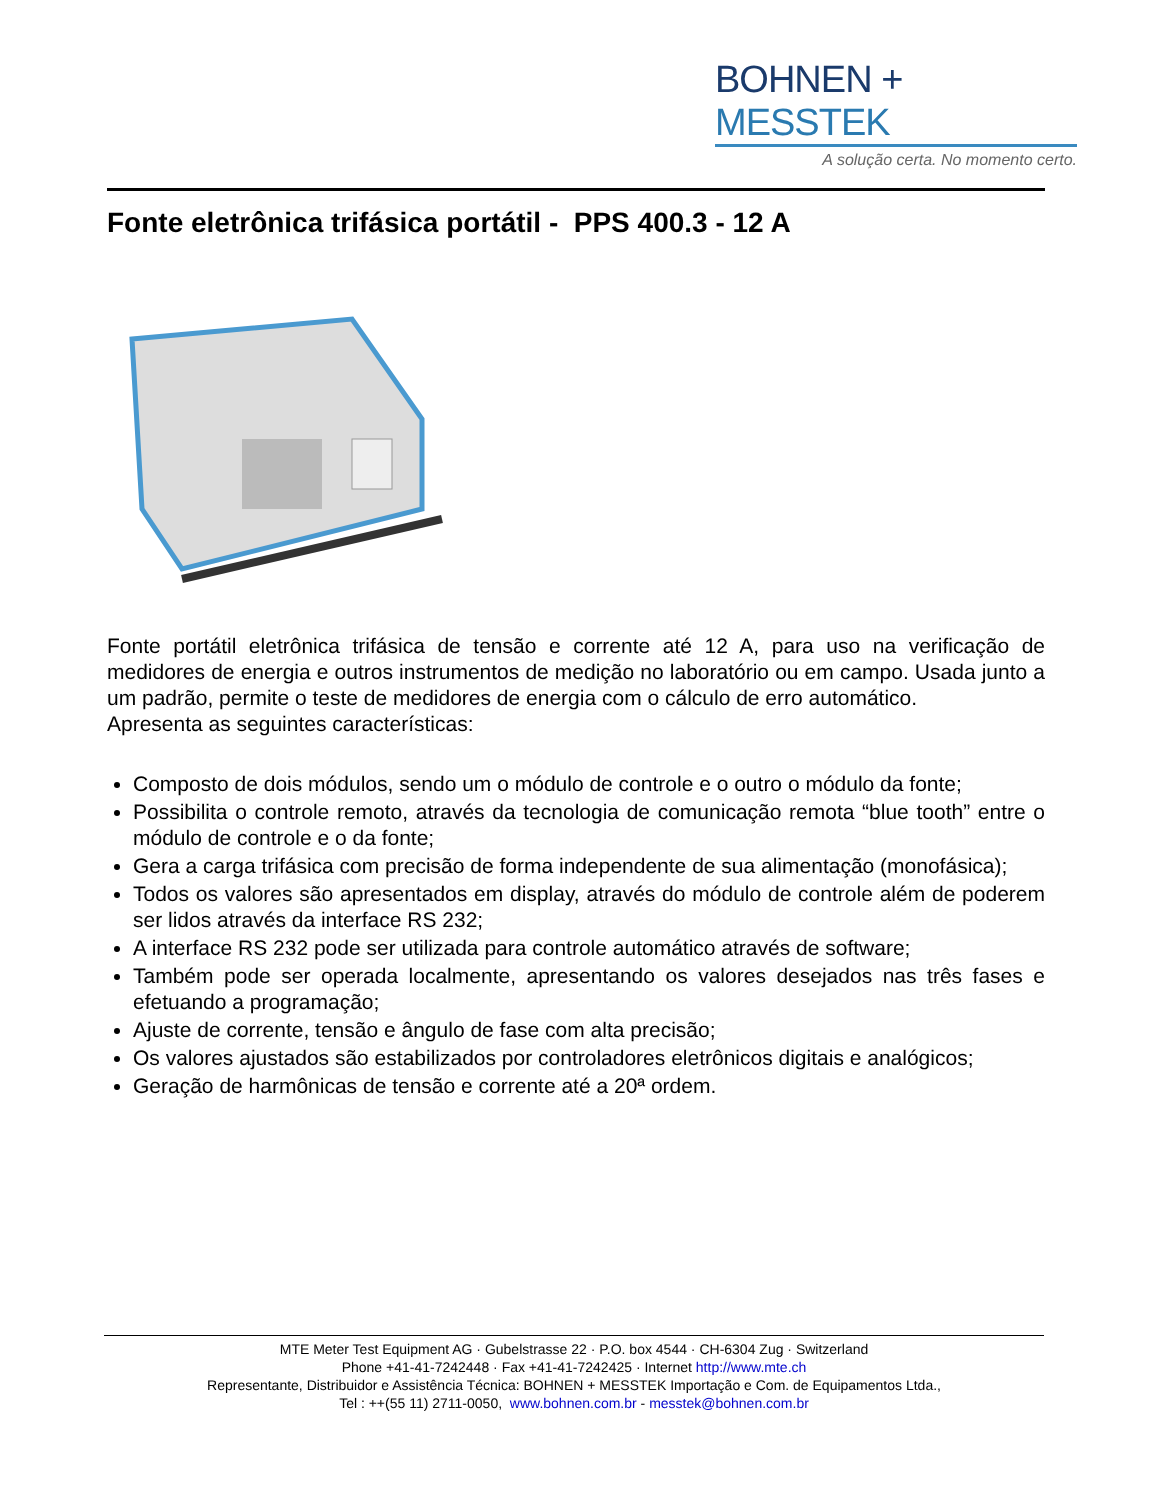BOHNEN + MESSTEK
A solução certa. No momento certo.
Fonte eletrônica trifásica portátil - PPS 400.3 - 12 A
Fonte portátil eletrônica trifásica de tensão e corrente até 12 A, para uso na verificação de medidores de energia e outros instrumentos de medição no laboratório ou em campo. Usada junto a um padrão, permite o teste de medidores de energia com o cálculo de erro automático.
Apresenta as seguintes características:
Composto de dois módulos, sendo um o módulo de controle e o outro o módulo da fonte;
Possibilita o controle remoto, através da tecnologia de comunicação remota “blue tooth” entre o módulo de controle e o da fonte;
Gera a carga trifásica com precisão de forma independente de sua alimentação (monofásica);
Todos os valores são apresentados em display, através do módulo de controle além de poderem ser lidos através da interface RS 232;
A interface RS 232 pode ser utilizada para controle automático através de software;
Também pode ser operada localmente, apresentando os valores desejados nas três fases e efetuando a programação;
Ajuste de corrente, tensão e ângulo de fase com alta precisão;
Os valores ajustados são estabilizados por controladores eletrônicos digitais e analógicos;
Geração de harmônicas de tensão e corrente até a 20ª ordem.
MTE Meter Test Equipment AG · Gubelstrasse 22 · P.O. box 4544 · CH-6304 Zug · Switzerland
Phone +41-41-7242448 · Fax +41-41-7242425 · Internet http://www.mte.ch
Representante, Distribuidor e Assistência Técnica: BOHNEN + MESSTEK Importação e Com. de Equipamentos Ltda.,
Tel : ++(55 11) 2711-0050, www.bohnen.com.br - messtek@bohnen.com.br